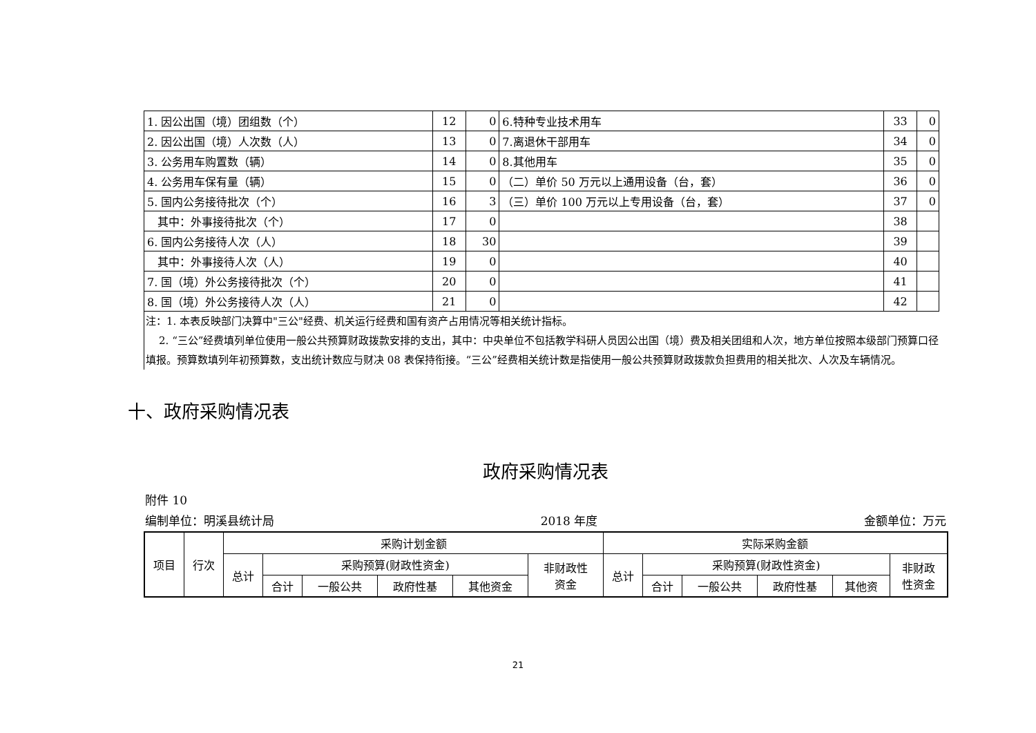| 1. 因公出国（境）团组数（个） | 12 | 0 | 6.特种专业技术用车 | 33 | 0 |
| 2. 因公出国（境）人次数（人） | 13 | 0 | 7.离退休干部用车 | 34 | 0 |
| 3. 公务用车购置数（辆） | 14 | 0 | 8.其他用车 | 35 | 0 |
| 4. 公务用车保有量（辆） | 15 | 0 | （二）单价 50 万元以上通用设备（台，套） | 36 | 0 |
| 5. 国内公务接待批次（个） | 16 | 3 | （三）单价 100 万元以上专用设备（台，套） | 37 | 0 |
| 其中：外事接待批次（个） | 17 | 0 | | 38 | |
| 6. 国内公务接待人次（人） | 18 | 30 | | 39 | |
| 其中：外事接待人次（人） | 19 | 0 | | 40 | |
| 7. 国（境）外公务接待批次（个） | 20 | 0 | | 41 | |
| 8. 国（境）外公务接待人次（人） | 21 | 0 | | 42 | |
注：1. 本表反映部门决算中"三公"经费、机关运行经费和国有资产占用情况等相关统计指标。
2. “三公”经费填列单位使用一般公共预算财政拨款安排的支出，其中：中央单位不包括教学科研人员因公出国（境）费及相关团组和人次，地方单位按照本级部门预算口径填报。预算数填列年初预算数，支出统计数应与财决 08 表保持衔接。“三公”经费相关统计数是指使用一般公共预算财政拨款负担费用的相关批次、人次及车辆情况。
十、政府采购情况表
政府采购情况表
附件 10
编制单位：明溪县统计局 2018 年度 金额单位：万元
| 项目 | 行次 | 采购计划金额 | | | | | | 实际采购金额 | | | | | |
| | | 总计 | 采购预算(财政性资金) | | | | 非财政性 资金 | 总计 | 采购预算(财政性资金) | | | | 非财政 性资金 |
| | | | 合计 | 一般公共 | 政府性基 | 其他资金 | | | 合计 | 一般公共 | 政府性基 | 其他资 | |
21